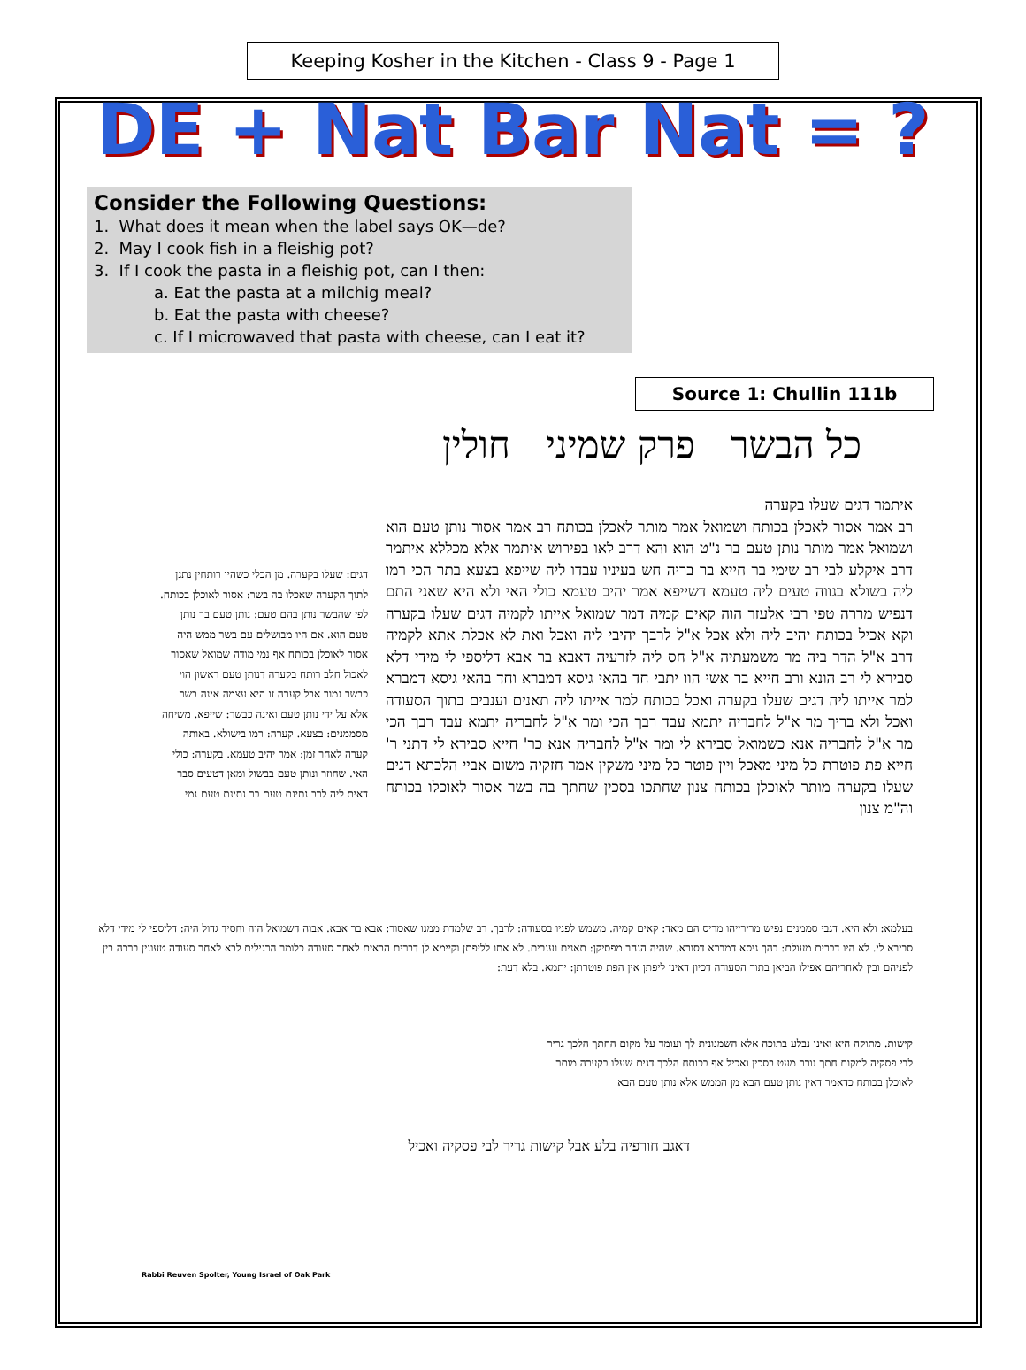Keeping Kosher in the Kitchen - Class 9 - Page 1
DE + Nat Bar Nat = ?
Consider the Following Questions:
1. What does it mean when the label says OK—de?
2. May I cook fish in a fleishig pot?
3. If I cook the pasta in a fleishig pot, can I then:
a. Eat the pasta at a milchig meal?
b. Eat the pasta with cheese?
c. If I microwaved that pasta with cheese, can I eat it?
Source 1: Chullin 111b
כל הבשר פרק שמיני חולין
איתמר דגים שעלו בקערה
רב אמר אסור לאכלן בכותח ושמואל אמר מותר לאכלן בכותח רב אמר אסור נותן טעם הוא ושמואל אמר מותר נותן טעם בר נ"ט הוא והא דרב לאו בפירוש איתמר אלא מכללא איתמר דרב איקלע לבי רב שימי בר חייא בר בריה חש בעיניו עבדו ליה שייפא בצעא בתר הכי רמו ליה בשולא בגווה טעים ליה טעמא דשייפא אמר יהיב טעמא כולי האי ולא היא שאני התם דנפיש מררה טפי רבי אלעזר הוה קאים קמיה דמר שמואל אייתו לקמיה דגים שעלו בקערה וקא אכיל בכותח יהיב ליה ולא אכל א"ל לרבך יהיבי ליה ואכל ואת לא אכלת אתא לקמיה דרב א"ל הדר ביה מר משמעתיה א"ל חס ליה לזרעיה דאבא בר אבא דליספי לי מידי דלא סבירא לי רב הונא ורב חייא בר אשי הוו יתבי חד בהאי גיסא דמברא וחד בהאי גיסא דמברא למר אייתו ליה דגים שעלו בקערה ואכל בכותח למר אייתו ליה תאנים וענבים בתוך הסעודה ואכל ולא בריך מר א"ל לחבריה יתמא עבד רבך הכי ומר א"ל לחבריה יתמא עבד רבך הכי מר א"ל לחבריה אנא כשמואל סבירא לי ומר א"ל לחבריה אנא כר' חייא סבירא לי דתני ר' חייא פת פוטרת כל מיני מאכל ויין פוטר כל מיני משקין אמר חזקיה משום אביי הלכתא דגים שעלו בקערה מותר לאוכלן בכותח צנון שחתכו בסכין שחתך בה בשר אסור לאוכלו בכותח וה"מ צנון
דגים: שעלו בקערה. מן הכלי כשהיו רותחין נתנן לתוך הקערה שאכלו בה בשר: אסור לאוכלן בכותח. לפי שהבשר נותן בהם טעם: נותן טעם בר נותן טעם הוא. אם היו מבושלים עם בשר ממש היה אסור לאוכלן בכותח אף נמי מודה שמואל שאסור לאכול חלב רותח בקערה דנותן טעם ראשון הוי כבשר גמור אבל קערה זו היא עצמה אינה בשר אלא על ידי נותן טעם ואינה כבשר: שייפא. משיחה מסממנים: בצעא. קערה: רמו בישולא. באותה קערה לאחר זמן: אמר יהיב טעמא. בקערה: כולי האי. שחוזר ונותן טעם בבשול ומאן דטעים סבר דאית ליה לרב נתינת טעם בר נתינת טעם נמי
בעלמא: ולא היא. דגבי סממנים נפיש מרירייהו מריס הם מאד: קאים קמיה. משמש לפניו בסעודה: לרבך. רב שלמדת ממנו שאסור: אבא בר אבא. אבוה דשמואל הוה וחסיד גדול היה: דליספי לי מידי דלא סבירא לי. לא היו דברים מעולם: בהך גיסא דמברא דסורא. שהיה הנהר מפסיקן: תאנים וענבים. לא אתו לליפתן וקיימא לן דברים הבאים לאחר סעודה כלומר הרגילים לבא לאחר סעודה טעונין ברכה בין לפניהם ובין לאחריהם אפילו הביאן בתוך הסעודה דכיון דאינן ליפתן אין הפת פוטרתן: יתמא. בלא דעת:
קישות. מתוקה היא ואינו נבלע בתוכה אלא השמנונית לך ועומד על מקום החתך הלכך גריר לבי פסקיה למקום חתך גורר מעט בסכין ואכיל אף בכותח הלכך דגים שעלו בקערה מותר לאוכלן בכותח כדאמר דאין נותן טעם הבא מן הממש אלא נותן טעם הבא
דאגב חורפיה בלע אבל קישות גריר לבי פסקיה ואכיל
Rabbi Reuven Spolter, Young Israel of Oak Park